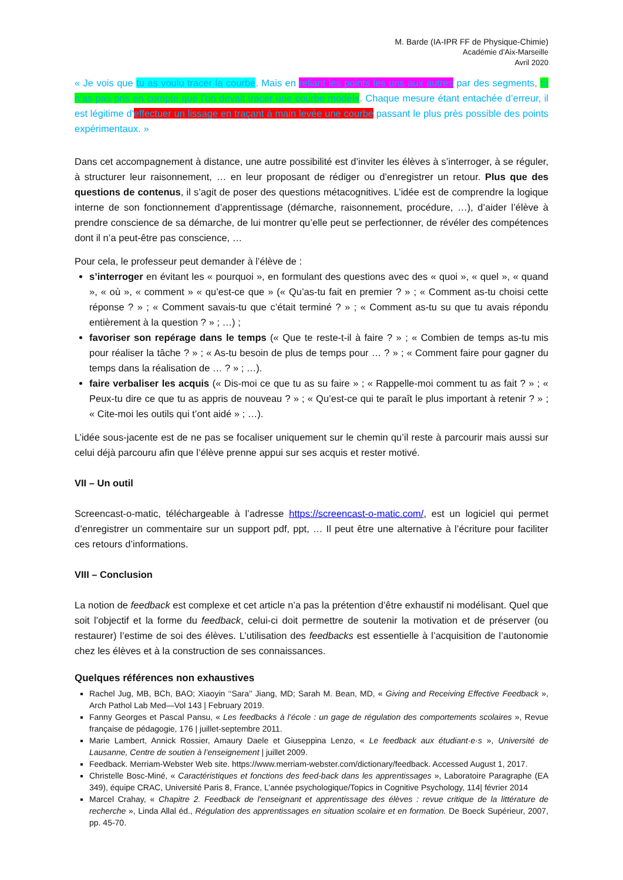M. Barde (IA-IPR FF de Physique-Chimie)
Académie d’Aix-Marseille
Avril 2020
« Je vois que tu as voulu tracer la courbe. Mais en reliant les points les uns aux autres par des segments, tu n’as pas pris en compte que l’on devait tracer une courbe modèle. Chaque mesure étant entachée d’erreur, il est légitime d'effectuer un lissage en traçant à main levée une courbe passant le plus près possible des points expérimentaux. »
Dans cet accompagnement à distance, une autre possibilité est d’inviter les élèves à s’interroger, à se réguler, à structurer leur raisonnement, … en leur proposant de rédiger ou d’enregistrer un retour. Plus que des questions de contenus, il s’agit de poser des questions métacognitives. L’idée est de comprendre la logique interne de son fonctionnement d’apprentissage (démarche, raisonnement, procédure, …), d’aider l’élève à prendre conscience de sa démarche, de lui montrer qu’elle peut se perfectionner, de révéler des compétences dont il n’a peut-être pas conscience, …
Pour cela, le professeur peut demander à l’élève de :
s’interroger en évitant les « pourquoi », en formulant des questions avec des « quoi », « quel », « quand », « où », « comment » « qu’est-ce que » (« Qu’as-tu fait en premier ? » ; « Comment as-tu choisi cette réponse ? » ; « Comment savais-tu que c’était terminé ? » ; « Comment as-tu su que tu avais répondu entièrement à la question ? » ; …) ;
favoriser son repérage dans le temps (« Que te reste-t-il à faire ? » ; « Combien de temps as-tu mis pour réaliser la tâche ? » ; « As-tu besoin de plus de temps pour … ? » ; « Comment faire pour gagner du temps dans la réalisation de … ? » ; …).
faire verbaliser les acquis (« Dis-moi ce que tu as su faire » ; « Rappelle-moi comment tu as fait ? » ; « Peux-tu dire ce que tu as appris de nouveau ? » ; « Qu’est-ce qui te paraît le plus important à retenir ? » ; « Cite-moi les outils qui t’ont aidé » ; …).
L’idée sous-jacente est de ne pas se focaliser uniquement sur le chemin qu’il reste à parcourir mais aussi sur celui déjà parcouru afin que l’élève prenne appui sur ses acquis et rester motivé.
VII – Un outil
Screencast-o-matic, téléchargeable à l’adresse https://screencast-o-matic.com/, est un logiciel qui permet d’enregistrer un commentaire sur un support pdf, ppt, … Il peut être une alternative à l’écriture pour faciliter ces retours d’informations.
VIII – Conclusion
La notion de feedback est complexe et cet article n’a pas la prétention d’être exhaustif ni modélisant. Quel que soit l’objectif et la forme du feedback, celui-ci doit permettre de soutenir la motivation et de préserver (ou restaurer) l’estime de soi des élèves. L’utilisation des feedbacks est essentielle à l’acquisition de l’autonomie chez les élèves et à la construction de ses connaissances.
Quelques références non exhaustives
Rachel Jug, MB, BCh, BAO; Xiaoyin ‘‘Sara’’ Jiang, MD; Sarah M. Bean, MD, « Giving and Receiving Effective Feedback », Arch Pathol Lab Med—Vol 143 | February 2019.
Fanny Georges et Pascal Pansu, « Les feedbacks à l’école : un gage de régulation des comportements scolaires », Revue française de pédagogie, 176 | juillet-septembre 2011.
Marie Lambert, Annick Rossier, Amaury Daele et Giuseppina Lenzo, « Le feedback aux étudiant·e·s », Université de Lausanne, Centre de soutien à l’enseignement | juillet 2009.
Feedback. Merriam-Webster Web site. https://www.merriam-webster.com/dictionary/feedback. Accessed August 1, 2017.
Christelle Bosc-Miné, « Caractéristiques et fonctions des feed-back dans les apprentissages », Laboratoire Paragraphe (EA 349), équipe CRAC, Université Paris 8, France, L’année psychologique/Topics in Cognitive Psychology, 114| février 2014
Marcel Crahay, « Chapitre 2. Feedback de l'enseignant et apprentissage des élèves : revue critique de la littérature de recherche », Linda Allal éd., Régulation des apprentissages en situation scolaire et en formation. De Boeck Supérieur, 2007, pp. 45-70.